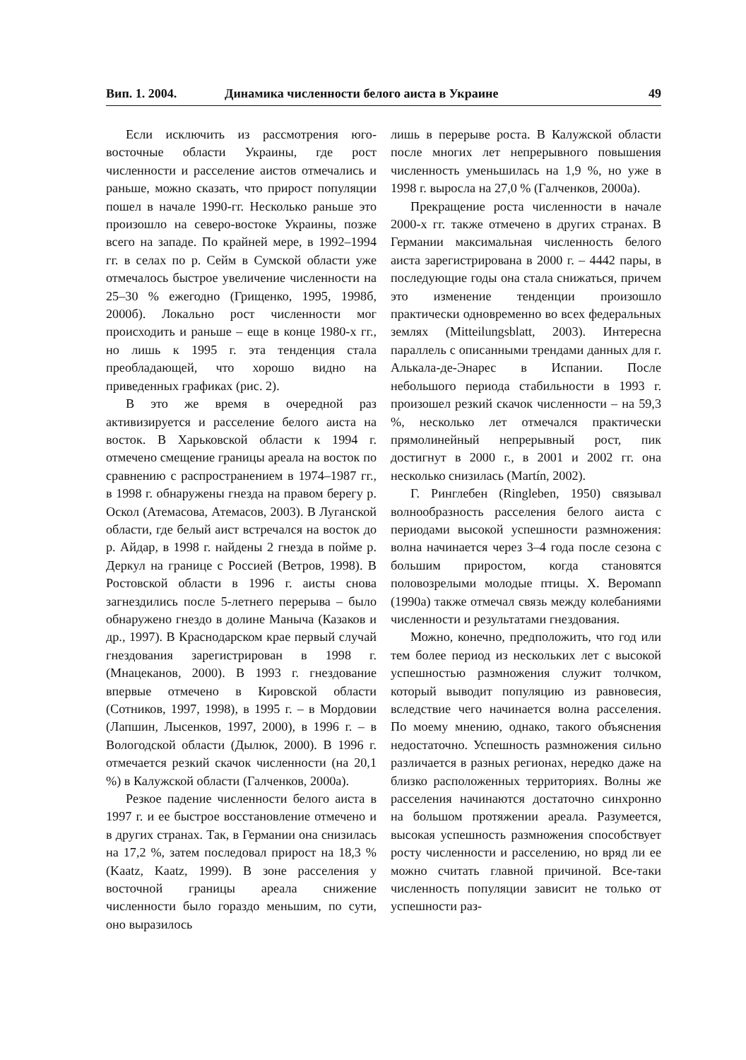Вип. 1. 2004. Динамика численности белого аиста в Украине 49
Если исключить из рассмотрения юго-восточные области Украины, где рост численности и расселение аистов отмечались и раньше, можно сказать, что прирост популяции пошел в начале 1990-гг. Несколько раньше это произошло на северо-востоке Украины, позже всего на западе. По крайней мере, в 1992–1994 гг. в селах по р. Сейм в Сумской области уже отмечалось быстрое увеличение численности на 25–30 % ежегодно (Грищенко, 1995, 1998б, 2000б). Локально рост численности мог происходить и раньше – еще в конце 1980-х гг., но лишь к 1995 г. эта тенденция стала преобладающей, что хорошо видно на приведенных графиках (рис. 2).
В это же время в очередной раз активизируется и расселение белого аиста на восток. В Харьковской области к 1994 г. отмечено смещение границы ареала на восток по сравнению с распространением в 1974–1987 гг., в 1998 г. обнаружены гнезда на правом берегу р. Оскол (Атемасова, Атемасов, 2003). В Луганской области, где белый аист встречался на восток до р. Айдар, в 1998 г. найдены 2 гнезда в пойме р. Деркул на границе с Россией (Ветров, 1998). В Ростовской области в 1996 г. аисты снова загнездились после 5-летнего перерыва – было обнаружено гнездо в долине Маныча (Казаков и др., 1997). В Краснодарском крае первый случай гнездования зарегистрирован в 1998 г. (Мнацеканов, 2000). В 1993 г. гнездование впервые отмечено в Кировской области (Сотников, 1997, 1998), в 1995 г. – в Мордовии (Лапшин, Лысенков, 1997, 2000), в 1996 г. – в Вологодской области (Дылюк, 2000). В 1996 г. отмечается резкий скачок численности (на 20,1 %) в Калужской области (Галченков, 2000а).
Резкое падение численности белого аиста в 1997 г. и ее быстрое восстановление отмечено и в других странах. Так, в Германии она снизилась на 17,2 %, затем последовал прирост на 18,3 % (Kaatz, Kaatz, 1999). В зоне расселения у восточной границы ареала снижение численности было гораздо меньшим, по сути, оно выразилось
лишь в перерыве роста. В Калужской области после многих лет непрерывного повышения численность уменьшилась на 1,9 %, но уже в 1998 г. выросла на 27,0 % (Галченков, 2000а).
Прекращение роста численности в начале 2000-х гг. также отмечено в других странах. В Германии максимальная численность белого аиста зарегистрирована в 2000 г. – 4442 пары, в последующие годы она стала снижаться, причем это изменение тенденции произошло практически одновременно во всех федеральных землях (Mitteilungsblatt, 2003). Интересна параллель с описанными трендами данных для г. Алькала-де-Энарес в Испании. После небольшого периода стабильности в 1993 г. произошел резкий скачок численности – на 59,3 %, несколько лет отмечался практически прямолинейный непрерывный рост, пик достигнут в 2000 г., в 2001 и 2002 гг. она несколько снизилась (Martín, 2002).
Г. Ринглебен (Ringleben, 1950) связывал волнообразность расселения белого аиста с периодами высокой успешности размножения: волна начинается через 3–4 года после сезона с большим приростом, когда становятся половозрелыми молодые птицы. Х. Веромann (1990а) также отмечал связь между колебаниями численности и результатами гнездования.
Можно, конечно, предположить, что год или тем более период из нескольких лет с высокой успешностью размножения служит толчком, который выводит популяцию из равновесия, вследствие чего начинается волна расселения. По моему мнению, однако, такого объяснения недостаточно. Успешность размножения сильно различается в разных регионах, нередко даже на близко расположенных территориях. Волны же расселения начинаются достаточно синхронно на большом протяжении ареала. Разумеется, высокая успешность размножения способствует росту численности и расселению, но вряд ли ее можно считать главной причиной. Все-таки численность популяции зависит не только от успешности раз-